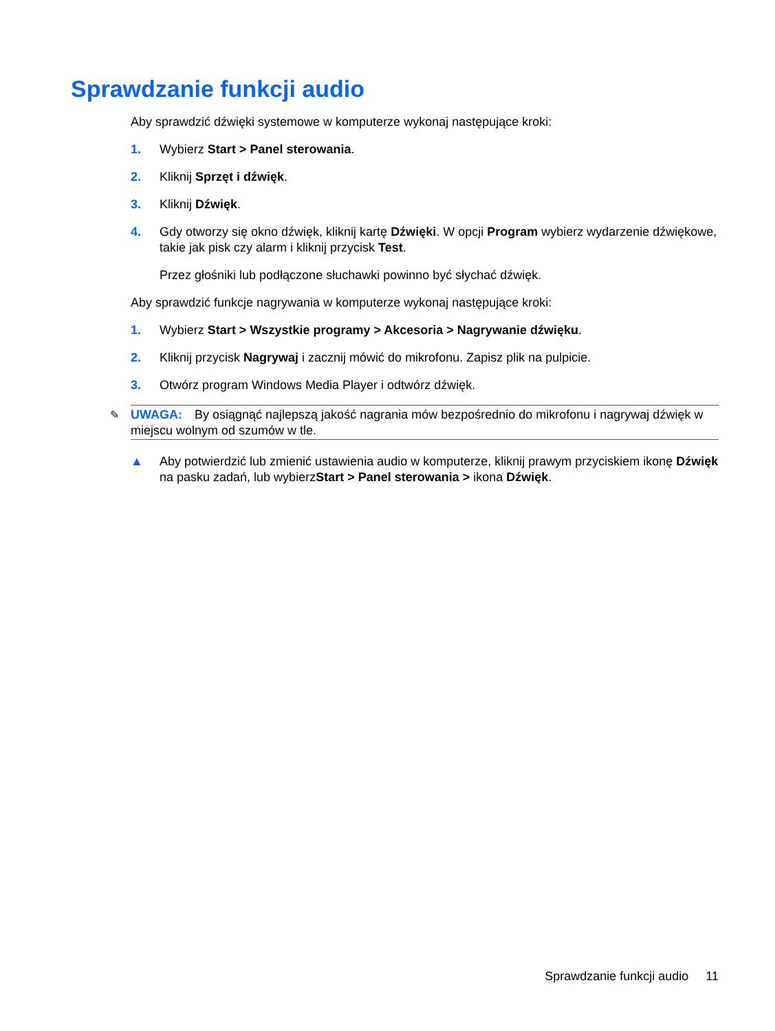Sprawdzanie funkcji audio
Aby sprawdzić dźwięki systemowe w komputerze wykonaj następujące kroki:
1. Wybierz Start > Panel sterowania.
2. Kliknij Sprzęt i dźwięk.
3. Kliknij Dźwięk.
4. Gdy otworzy się okno dźwięk, kliknij kartę Dźwięki. W opcji Program wybierz wydarzenie dźwiękowe, takie jak pisk czy alarm i kliknij przycisk Test.
Przez głośniki lub podłączone słuchawki powinno być słychać dźwięk.
Aby sprawdzić funkcje nagrywania w komputerze wykonaj następujące kroki:
1. Wybierz Start > Wszystkie programy > Akcesoria > Nagrywanie dźwięku.
2. Kliknij przycisk Nagrywaj i zacznij mówić do mikrofonu. Zapisz plik na pulpicie.
3. Otwórz program Windows Media Player i odtwórz dźwięk.
✎ UWAGA: By osiągnąć najlepszą jakość nagrania mów bezpośrednio do mikrofonu i nagrywaj dźwięk w miejscu wolnym od szumów w tle.
▲ Aby potwierdzić lub zmienić ustawienia audio w komputerze, kliknij prawym przyciskiem ikonę Dźwięk na pasku zadań, lub wybierzStart > Panel sterowania > ikona Dźwięk.
Sprawdzanie funkcji audio 11